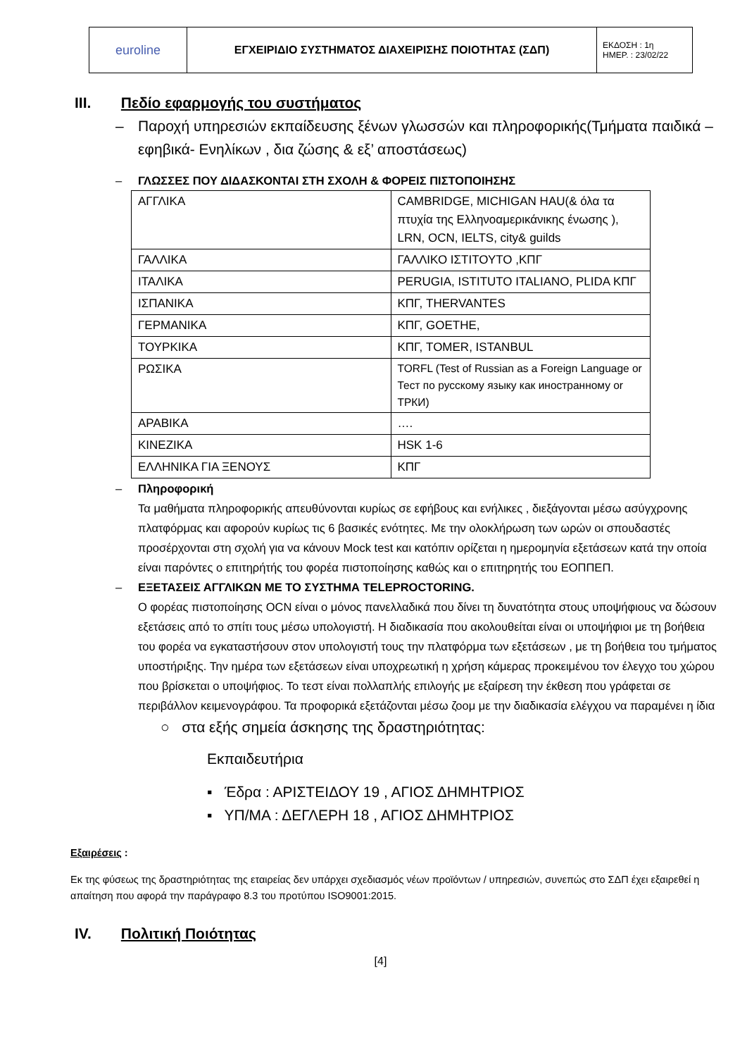| euroline | ΕΓΧΕΙΡΙΔΙΟ ΣΥΣΤΗΜΑΤΟΣ ΔΙΑΧΕΙΡΙΣΗΣ ΠΟΙΟΤΗΤΑΣ (ΣΔΠ) | ΕΚΔΟΣΗ : 1η ΗΜΕΡ. : 23/02/22 |
III. Πεδίο εφαρμογής του συστήματος
– Παροχή υπηρεσιών εκπαίδευσης ξένων γλωσσών και πληροφορικής(Τμήματα παιδικά – εφηβικά- Ενηλίκων , δια ζώσης & εξ’ αποστάσεως)
– ΓΛΩΣΣΕΣ ΠΟΥ ΔΙΔΑΣΚΟΝΤΑΙ ΣΤΗ ΣΧΟΛΗ & ΦΟΡΕΙΣ ΠΙΣΤΟΠΟΙΗΣΗΣ
| ΑΓΓΛΙΚΑ | CAMBRIDGE, MICHIGAN HAU(& όλα τα πτυχία της Ελληνοαμερικάνικης ένωσης ), LRN, OCN, IELTS, city& guilds |
| ΓΑΛΛΙΚΑ | ΓΑΛΛΙΚΟ ΙΣΤΙΤΟΥΤΟ ,ΚΠΓ |
| ΙΤΑΛΙΚΑ | PERUGIA, ISTITUTO ITALIANO, PLIDA ΚΠΓ |
| ΙΣΠΑΝΙΚΑ | ΚΠΓ, THERVANTES |
| ΓΕΡΜΑΝΙΚΑ | ΚΠΓ, GOETHE, |
| ΤΟΥΡΚΙΚΑ | ΚΠΓ, TOMER, ISTANBUL |
| ΡΩΣΙΚΑ | TORFL (Test of Russian as a Foreign Language or Тест по русскому языку как иностранному or ТРКИ) |
| ΑΡΑΒΙΚΑ | …. |
| ΚΙΝΕΖΙΚΑ | HSK 1-6 |
| ΕΛΛΗΝΙΚΑ ΓΙΑ ΞΕΝΟΥΣ | ΚΠΓ |
– Πληροφορική
Τα μαθήματα πληροφορικής απευθύνονται κυρίως σε εφήβους και ενήλικες , διεξάγονται μέσω ασύγχρονης πλατφόρμας και αφορούν κυρίως τις 6 βασικές ενότητες. Με την ολοκλήρωση των ωρών οι σπουδαστές προσέρχονται στη σχολή για να κάνουν Mock test και κατόπιν ορίζεται η ημερομηνία εξετάσεων κατά την οποία είναι παρόντες ο επιτηρήτής του φορέα πιστοποίησης καθώς και ο επιτηρητής του ΕΟΠΠΕΠ.
– ΕΞΕΤΑΣΕΙΣ ΑΓΓΛΙΚΩΝ ΜΕ ΤΟ ΣΥΣΤΗΜΑ TELEPROCTORING.
Ο φορέας πιστοποίησης OCN είναι ο μόνος πανελλαδικά που δίνει τη δυνατότητα στους υποψήφιους να δώσουν εξετάσεις από το σπίτι τους μέσω υπολογιστή. Η διαδικασία που ακολουθείται είναι οι υποψήφιοι με τη βοήθεια του φορέα να εγκαταστήσουν στον υπολογιστή τους την πλατφόρμα των εξετάσεων , με τη βοήθεια του τμήματος υποστήριξης. Την ημέρα των εξετάσεων είναι υποχρεωτική η χρήση κάμερας προκειμένου τον έλεγχο του χώρου που βρίσκεται ο υποψήφιος. Το τεστ είναι πολλαπλής επιλογής με εξαίρεση την έκθεση που γράφεται σε περιβάλλον κειμενογράφου. Τα προφορικά εξετάζονται μέσω ζοομ με την διαδικασία ελέγχου να παραμένει η ίδια
○ στα εξής σημεία άσκησης της δραστηριότητας:
Εκπαιδευτήρια
▪ Έδρα : ΑΡΙΣΤΕΙΔΟΥ 19 , ΑΓΙΟΣ ΔΗΜΗΤΡΙΟΣ
▪ ΥΠ/ΜΑ : ΔΕΓΛΕΡΗ 18 , ΑΓΙΟΣ ΔΗΜΗΤΡΙΟΣ
Εξαιρέσεις :
Εκ της φύσεως της δραστηριότητας της εταιρείας δεν υπάρχει σχεδιασμός νέων προϊόντων / υπηρεσιών, συνεπώς στο ΣΔΠ έχει εξαιρεθεί η απαίτηση που αφορά την παράγραφο 8.3 του προτύπου ISO9001:2015.
IV. Πολιτική Ποιότητας
[4]